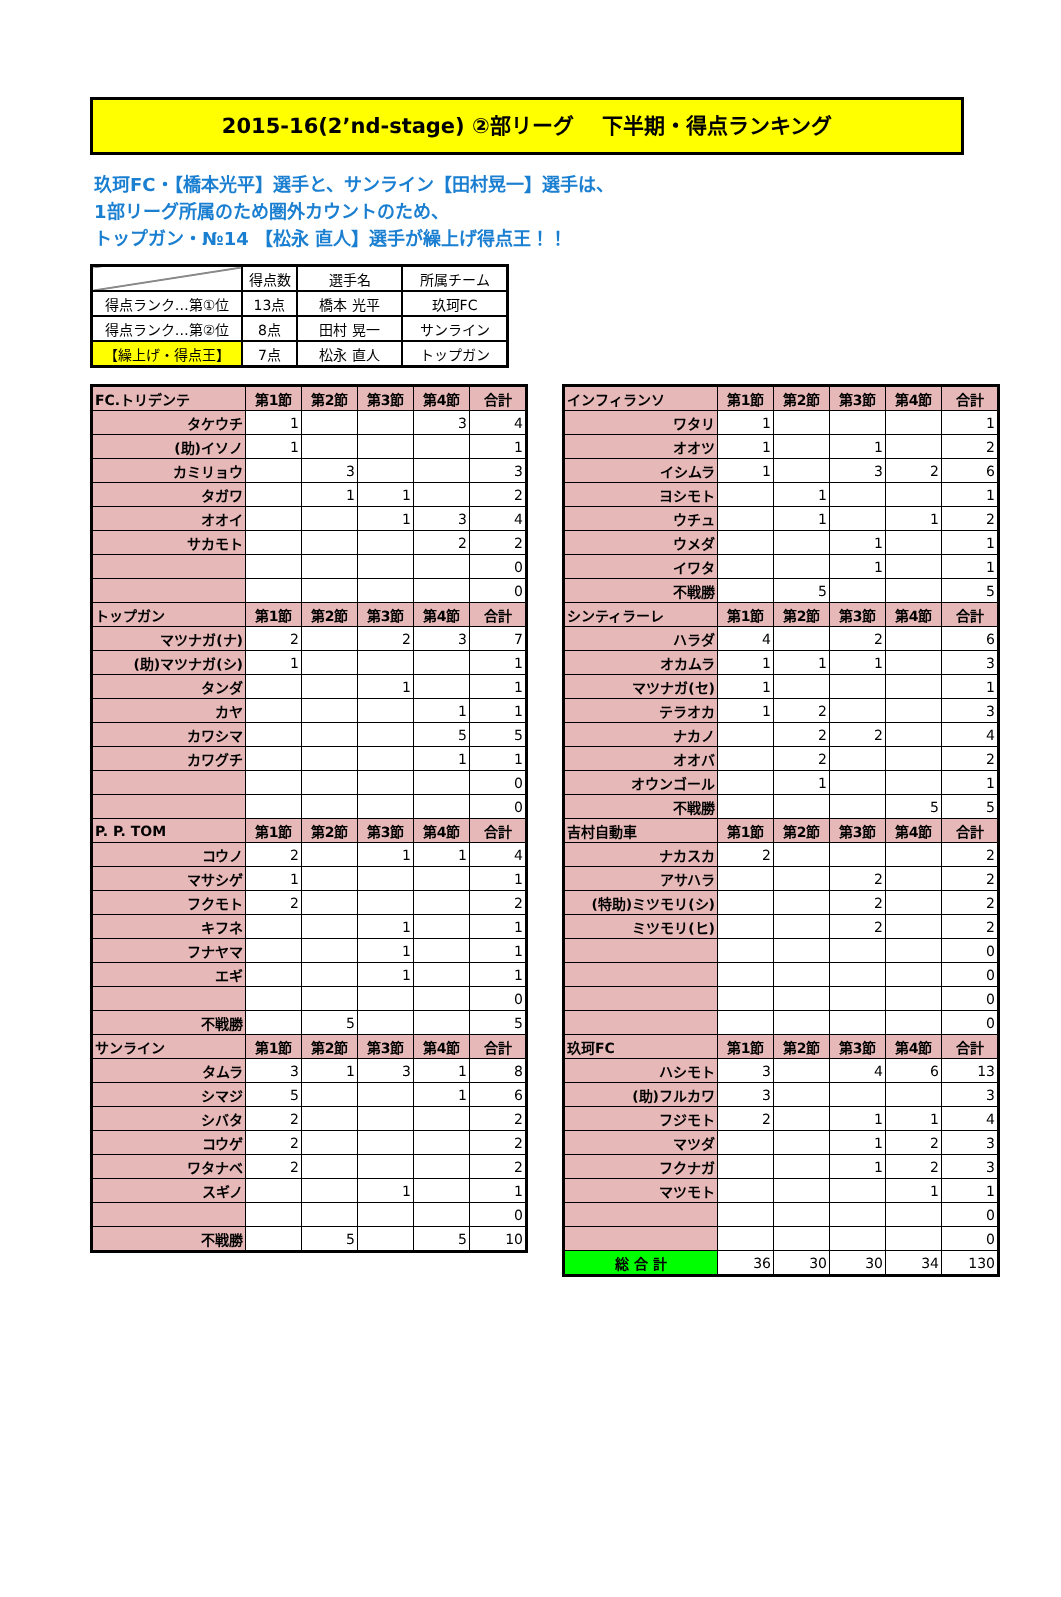2015-16(2’nd-stage) ②部リーグ　 下半期・得点ランキング
玖珂FC・【橋本光平】選手と、サンライン【田村晃一】選手は、
1部リーグ所属のため圏外カウントのため、
トップガン・№14 【松永 直人】選手が繰上げ得点王！！
| | 得点数 | 選手名 | 所属チーム |
| 得点ランク…第①位 | 13点 | 橋本 光平 | 玖珂FC |
| 得点ランク…第②位 | 8点 | 田村 晃一 | サンライン |
| 【繰上げ・得点王】 | 7点 | 松永 直人 | トップガン |
| FC.トリデンテ | 第1節 | 第2節 | 第3節 | 第4節 | 合計 |
| タケウチ | 1 | | | 3 | 4 |
| (助)イソノ | 1 | | | | 1 |
| カミリョウ | | 3 | | | 3 |
| タガワ | | 1 | 1 | | 2 |
| オオイ | | | 1 | 3 | 4 |
| サカモト | | | | 2 | 2 |
| | | | | | 0 |
| | | | | | 0 |
| トップガン | 第1節 | 第2節 | 第3節 | 第4節 | 合計 |
| マツナガ(ナ) | 2 | | 2 | 3 | 7 |
| (助)マツナガ(シ) | 1 | | | | 1 |
| タンダ | | | 1 | | 1 |
| カヤ | | | | 1 | 1 |
| カワシマ | | | | 5 | 5 |
| カワグチ | | | | 1 | 1 |
| | | | | | 0 |
| | | | | | 0 |
| P. P. TOM | 第1節 | 第2節 | 第3節 | 第4節 | 合計 |
| コウノ | 2 | | 1 | 1 | 4 |
| マサシゲ | 1 | | | | 1 |
| フクモト | 2 | | | | 2 |
| キフネ | | | 1 | | 1 |
| フナヤマ | | | 1 | | 1 |
| エギ | | | 1 | | 1 |
| | | | | | 0 |
| 不戦勝 | | 5 | | | 5 |
| サンライン | 第1節 | 第2節 | 第3節 | 第4節 | 合計 |
| タムラ | 3 | 1 | 3 | 1 | 8 |
| シマジ | 5 | | | 1 | 6 |
| シバタ | 2 | | | | 2 |
| コウゲ | 2 | | | | 2 |
| ワタナベ | 2 | | | | 2 |
| スギノ | | | 1 | | 1 |
| | | | | | 0 |
| 不戦勝 | | 5 | | 5 | 10 |
| インフィランソ | 第1節 | 第2節 | 第3節 | 第4節 | 合計 |
| ワタリ | 1 | | | | 1 |
| オオツ | 1 | | 1 | | 2 |
| イシムラ | 1 | | 3 | 2 | 6 |
| ヨシモト | | 1 | | | 1 |
| ウチュ | | 1 | | 1 | 2 |
| ウメダ | | | 1 | | 1 |
| イワタ | | | 1 | | 1 |
| 不戦勝 | | 5 | | | 5 |
| シンティラーレ | 第1節 | 第2節 | 第3節 | 第4節 | 合計 |
| ハラダ | 4 | | 2 | | 6 |
| オカムラ | 1 | 1 | 1 | | 3 |
| マツナガ(セ) | 1 | | | | 1 |
| テラオカ | 1 | 2 | | | 3 |
| ナカノ | | 2 | 2 | | 4 |
| オオバ | | 2 | | | 2 |
| オウンゴール | | 1 | | | 1 |
| 不戦勝 | | | | 5 | 5 |
| 吉村自動車 | 第1節 | 第2節 | 第3節 | 第4節 | 合計 |
| ナカスカ | 2 | | | | 2 |
| アサハラ | | | 2 | | 2 |
| (特助)ミツモリ(シ) | | | 2 | | 2 |
| ミツモリ(ヒ) | | | 2 | | 2 |
| | | | | | 0 |
| | | | | | 0 |
| | | | | | 0 |
| | | | | | 0 |
| 玖珂FC | 第1節 | 第2節 | 第3節 | 第4節 | 合計 |
| ハシモト | 3 | | 4 | 6 | 13 |
| (助)フルカワ | 3 | | | | 3 |
| フジモト | 2 | | 1 | 1 | 4 |
| マツダ | | | 1 | 2 | 3 |
| フクナガ | | | 1 | 2 | 3 |
| マツモト | | | | 1 | 1 |
| | | | | | 0 |
| | | | | | 0 |
| 総 合 計 | 36 | 30 | 30 | 34 | 130 |